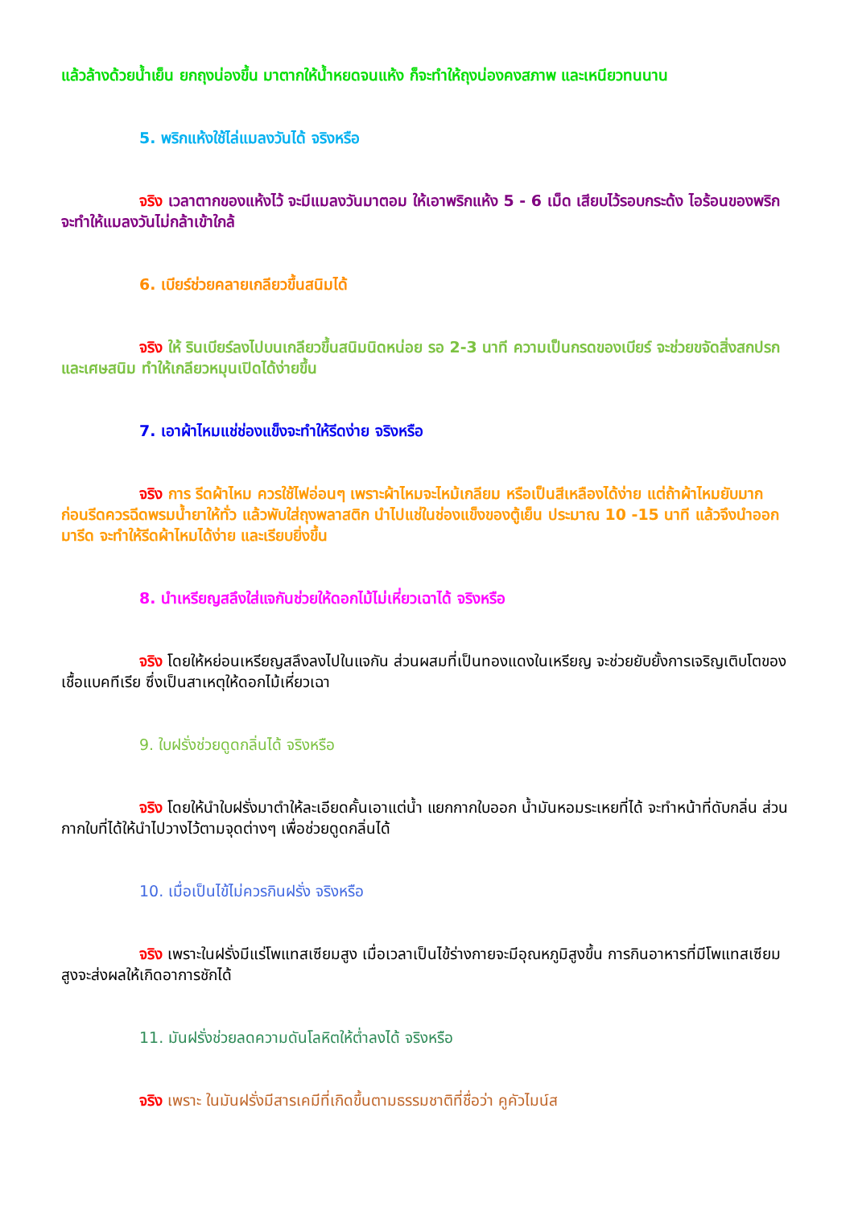แล้วล้างด้วยน้ำเย็น ยกถุงน่องขึ้น มาตากให้น้ำหยดจนแห้ง ก็จะทำให้ถุงน่องคงสภาพ และเหนียวทนนาน
5. พริกแห้งใช้ไล่แมลงวันได้ จริงหรือ
จริง เวลาตากของแห้งไว้ จะมีแมลงวันมาตอม ให้เอาพริกแห้ง 5 - 6 เม็ด เสียบไว้รอบกระด้ง ไอร้อนของพริก จะทำให้แมลงวันไม่กล้าเข้าใกล้
6. เบียร์ช่วยคลายเกลียวขึ้นสนิมได้
จริง ให้ รินเบียร์ลงไปบนเกลียวขึ้นสนิมนิดหน่อย รอ 2-3 นาที ความเป็นกรดของเบียร์ จะช่วยขจัดสิ่งสกปรก และเศษสนิม ทำให้เกลียวหมุนเปิดได้ง่ายขึ้น
7. เอาผ้าไหมแช่ช่องแข็งจะทำให้รีดง่าย จริงหรือ
จริง การ รีดผ้าไหม ควรใช้ไฟอ่อนๆ เพราะผ้าไหมจะไหม้เกลียม หรือเป็นสีเหลืองได้ง่าย แต่ถ้าผ้าไหมยับมาก ก่อนรีดควรฉีดพรมน้ำยาให้ทั่ว แล้วพับใส่ถุงพลาสติก นำไปแช่ในช่องแข็งของตู้เย็น ประมาณ 10 -15 นาที แล้วจึงนำออกมารีด จะทำให้รีดผ้าไหมได้ง่าย และเรียบยิ่งขึ้น
8. นำเหรียญสลึงใส่แจกันช่วยให้ดอกไม้ไม่เหี่ยวเฉาได้ จริงหรือ
จริง โดยให้หย่อนเหรียญสลึงลงไปในแจกัน ส่วนผสมที่เป็นทองแดงในเหรียญ จะช่วยยับยั้งการเจริญเติบโตของเชื้อแบคทีเรีย ซึ่งเป็นสาเหตุให้ดอกไม้เหี่ยวเฉา
9. ใบฝรั่งช่วยดูดกลิ่นได้ จริงหรือ
จริง โดยให้นำใบฝรั่งมาตำให้ละเอียดคั้นเอาแต่น้ำ แยกกากใบออก น้ำมันหอมระเหยที่ได้ จะทำหน้าที่ดับกลิ่น ส่วนกากใบที่ได้ให้นำไปวางไว้ตามจุดต่างๆ เพื่อช่วยดูดกลิ่นได้
10. เมื่อเป็นไข้ไม่ควรกินฝรั่ง จริงหรือ
จริง เพราะในฝรั่งมีแร่โพแทสเซียมสูง เมื่อเวลาเป็นไข้ร่างกายจะมีอุณหภูมิสูงขึ้น การกินอาหารที่มีโพแทสเซียมสูงจะส่งผลให้เกิดอาการชักได้
11. มันฝรั่งช่วยลดความดันโลหิตให้ต่ำลงได้ จริงหรือ
จริง เพราะ ในมันฝรั่งมีสารเคมีที่เกิดขึ้นตามธรรมชาติที่ชื่อว่า คูคัวไมน์ส